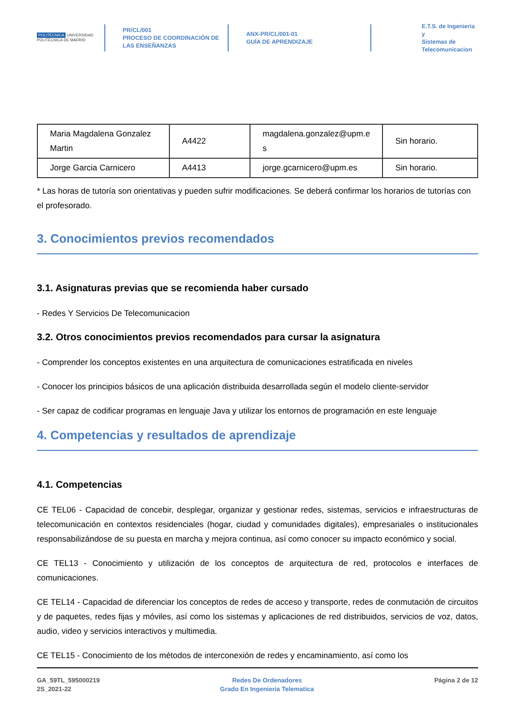POLITÉCNICA UNIVERSIDAD POLITÉCNICA DE MADRID
PR/CL/001
PROCESO DE COORDINACIÓN DE
LAS ENSEÑANZAS
ANX-PR/CL/001-01
GUÍA DE APRENDIZAJE
E.T.S. de Ingenieria y
Sistemas de
Telecomunicacion
| Maria Magdalena Gonzalez Martin | A4422 | magdalena.gonzalez@upm.e s | Sin horario. |
| Jorge Garcia Carnicero | A4413 | jorge.gcarnicero@upm.es | Sin horario. |
* Las horas de tutoría son orientativas y pueden sufrir modificaciones. Se deberá confirmar los horarios de tutorías con el profesorado.
3. Conocimientos previos recomendados
3.1. Asignaturas previas que se recomienda haber cursado
- Redes Y Servicios De Telecomunicacion
3.2. Otros conocimientos previos recomendados para cursar la asignatura
- Comprender los conceptos existentes en una arquitectura de comunicaciones estratificada en niveles
- Conocer los principios básicos de una aplicación distribuida desarrollada según el modelo cliente-servidor
- Ser capaz de codificar programas en lenguaje Java y utilizar los entornos de programación en este lenguaje
4. Competencias y resultados de aprendizaje
4.1. Competencias
CE TEL06 - Capacidad de concebir, desplegar, organizar y gestionar redes, sistemas, servicios e infraestructuras de telecomunicación en contextos residenciales (hogar, ciudad y comunidades digitales), empresariales o institucionales responsabilizándose de su puesta en marcha y mejora continua, así como conocer su impacto económico y social.
CE TEL13 - Conocimiento y utilización de los conceptos de arquitectura de red, protocolos e interfaces de comunicaciones.
CE TEL14 - Capacidad de diferenciar los conceptos de redes de acceso y transporte, redes de conmutación de circuitos y de paquetes, redes fijas y móviles, así como los sistemas y aplicaciones de red distribuidos, servicios de voz, datos, audio, video y servicios interactivos y multimedia.
CE TEL15 - Conocimiento de los métodos de interconexión de redes y encaminamiento, así como los
GA_59TL_595000219
2S_2021-22
Redes De Ordenadores
Grado En Ingenieria Telematica
Página 2 de 12